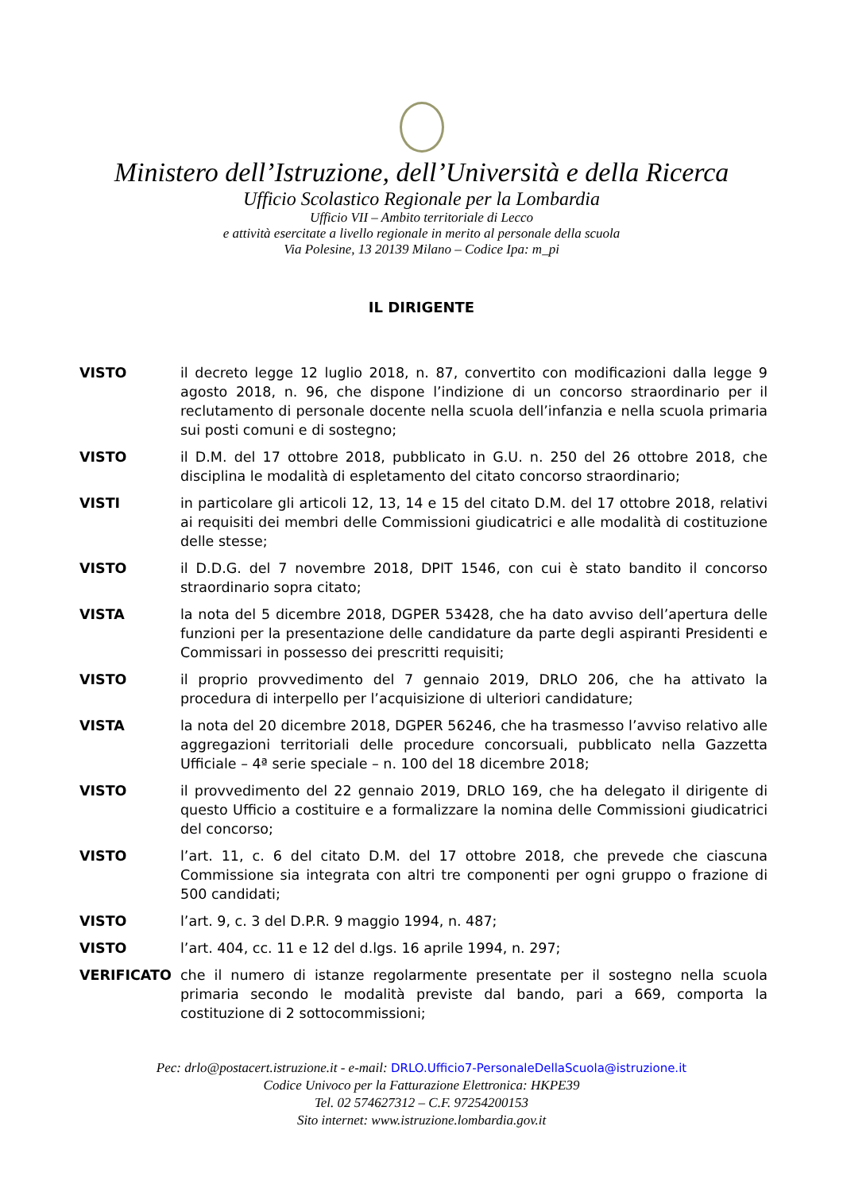Ministero dell’Istruzione, dell’Università e della Ricerca
Ufficio Scolastico Regionale per la Lombardia
Ufficio VII – Ambito territoriale di Lecco
e attività esercitate a livello regionale in merito al personale della scuola
Via Polesine, 13 20139 Milano – Codice Ipa: m_pi
IL DIRIGENTE
VISTO il decreto legge 12 luglio 2018, n. 87, convertito con modificazioni dalla legge 9 agosto 2018, n. 96, che dispone l’indizione di un concorso straordinario per il reclutamento di personale docente nella scuola dell’infanzia e nella scuola primaria sui posti comuni e di sostegno;
VISTO il D.M. del 17 ottobre 2018, pubblicato in G.U. n. 250 del 26 ottobre 2018, che disciplina le modalità di espletamento del citato concorso straordinario;
VISTI in particolare gli articoli 12, 13, 14 e 15 del citato D.M. del 17 ottobre 2018, relativi ai requisiti dei membri delle Commissioni giudicatrici e alle modalità di costituzione delle stesse;
VISTO il D.D.G. del 7 novembre 2018, DPIT 1546, con cui è stato bandito il concorso straordinario sopra citato;
VISTA la nota del 5 dicembre 2018, DGPER 53428, che ha dato avviso dell’apertura delle funzioni per la presentazione delle candidature da parte degli aspiranti Presidenti e Commissari in possesso dei prescritti requisiti;
VISTO il proprio provvedimento del 7 gennaio 2019, DRLO 206, che ha attivato la procedura di interpello per l’acquisizione di ulteriori candidature;
VISTA la nota del 20 dicembre 2018, DGPER 56246, che ha trasmesso l’avviso relativo alle aggregazioni territoriali delle procedure concorsuali, pubblicato nella Gazzetta Ufficiale – 4ª serie speciale – n. 100 del 18 dicembre 2018;
VISTO il provvedimento del 22 gennaio 2019, DRLO 169, che ha delegato il dirigente di questo Ufficio a costituire e a formalizzare la nomina delle Commissioni giudicatrici del concorso;
VISTO l’art. 11, c. 6 del citato D.M. del 17 ottobre 2018, che prevede che ciascuna Commissione sia integrata con altri tre componenti per ogni gruppo o frazione di 500 candidati;
VISTO l’art. 9, c. 3 del D.P.R. 9 maggio 1994, n. 487;
VISTO l’art. 404, cc. 11 e 12 del d.lgs. 16 aprile 1994, n. 297;
VERIFICATO che il numero di istanze regolarmente presentate per il sostegno nella scuola primaria secondo le modalità previste dal bando, pari a 669, comporta la costituzione di 2 sottocommissioni;
Pec: drlo@postacert.istruzione.it - e-mail: DRLO.Ufficio7-PersonaleDellaScuola@istruzione.it
Codice Univoco per la Fatturazione Elettronica: HKPE39
Tel. 02 574627312 – C.F. 97254200153
Sito internet: www.istruzione.lombardia.gov.it